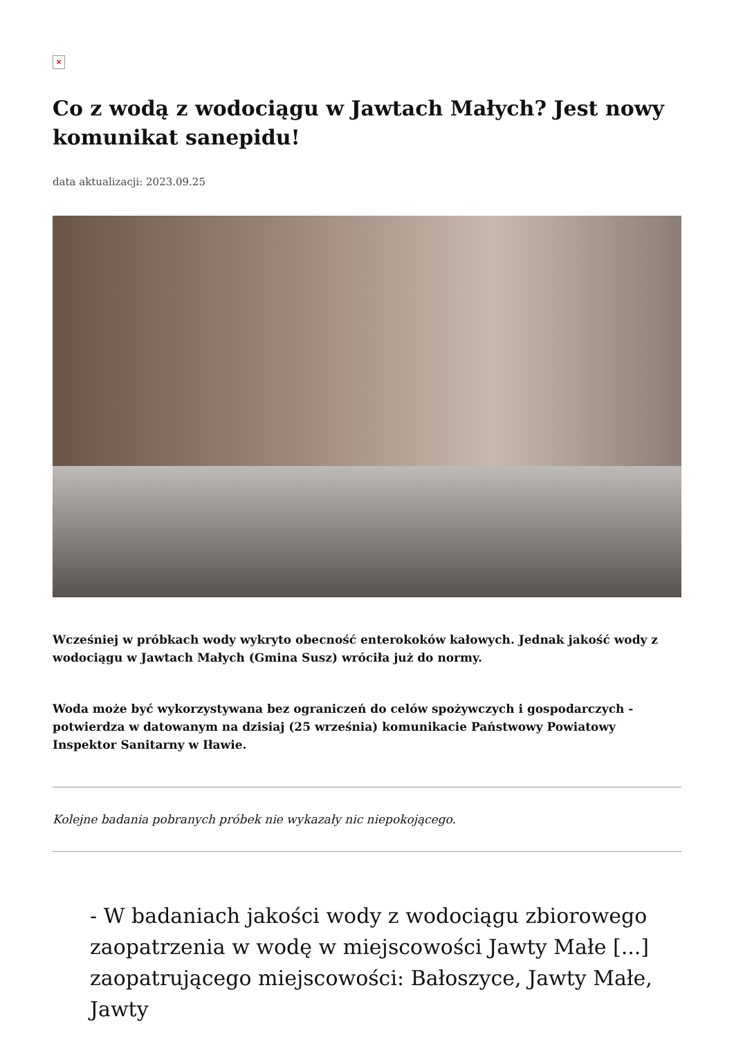×
Co z wodą z wodociągu w Jawtach Małych? Jest nowy komunikat sanepidu!
data aktualizacji: 2023.09.25
Wcześniej w próbkach wody wykryto obecność enterokoków kałowych. Jednak jakość wody z wodociągu w Jawtach Małych (Gmina Susz) wróciła już do normy.
Woda może być wykorzystywana bez ograniczeń do celów spożywczych i gospodarczych - potwierdza w datowanym na dzisiaj (25 września) komunikacie Państwowy Powiatowy Inspektor Sanitarny w Iławie.
Kolejne badania pobranych próbek nie wykazały nic niepokojącego.
- W badaniach jakości wody z wodociągu zbiorowego zaopatrzenia w wodę w miejscowości Jawty Małe [...] zaopatrującego miejscowości: Bałoszyce, Jawty Małe, Jawty